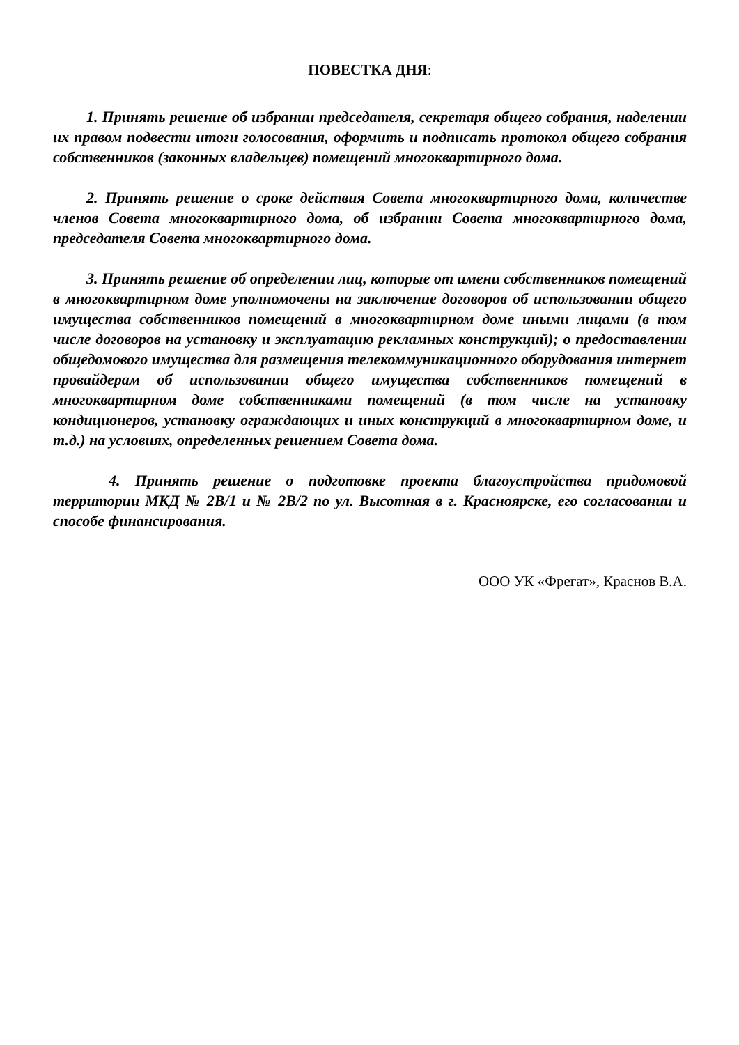ПОВЕСТКА ДНЯ:
1. Принять решение об избрании председателя, секретаря общего собрания, наделении их правом подвести итоги голосования, оформить и подписать протокол общего собрания собственников (законных владельцев) помещений многоквартирного дома.
2. Принять решение о сроке действия Совета многоквартирного дома, количестве членов Совета многоквартирного дома, об избрании Совета многоквартирного дома, председателя Совета многоквартирного дома.
3. Принять решение об определении лиц, которые от имени собственников помещений в многоквартирном доме уполномочены на заключение договоров об использовании общего имущества собственников помещений в многоквартирном доме иными лицами (в том числе договоров на установку и эксплуатацию рекламных конструкций); о предоставлении общедомового имущества для размещения телекоммуникационного оборудования интернет провайдерам об использовании общего имущества собственников помещений в многоквартирном доме собственниками помещений (в том числе на установку кондиционеров, установку ограждающих и иных конструкций в многоквартирном доме, и т.д.) на условиях, определенных решением Совета дома.
4. Принять решение о подготовке проекта благоустройства придомовой территории МКД № 2В/1 и № 2В/2 по ул. Высотная в г. Красноярске, его согласовании и способе финансирования.
ООО УК «Фрегат», Краснов В.А.